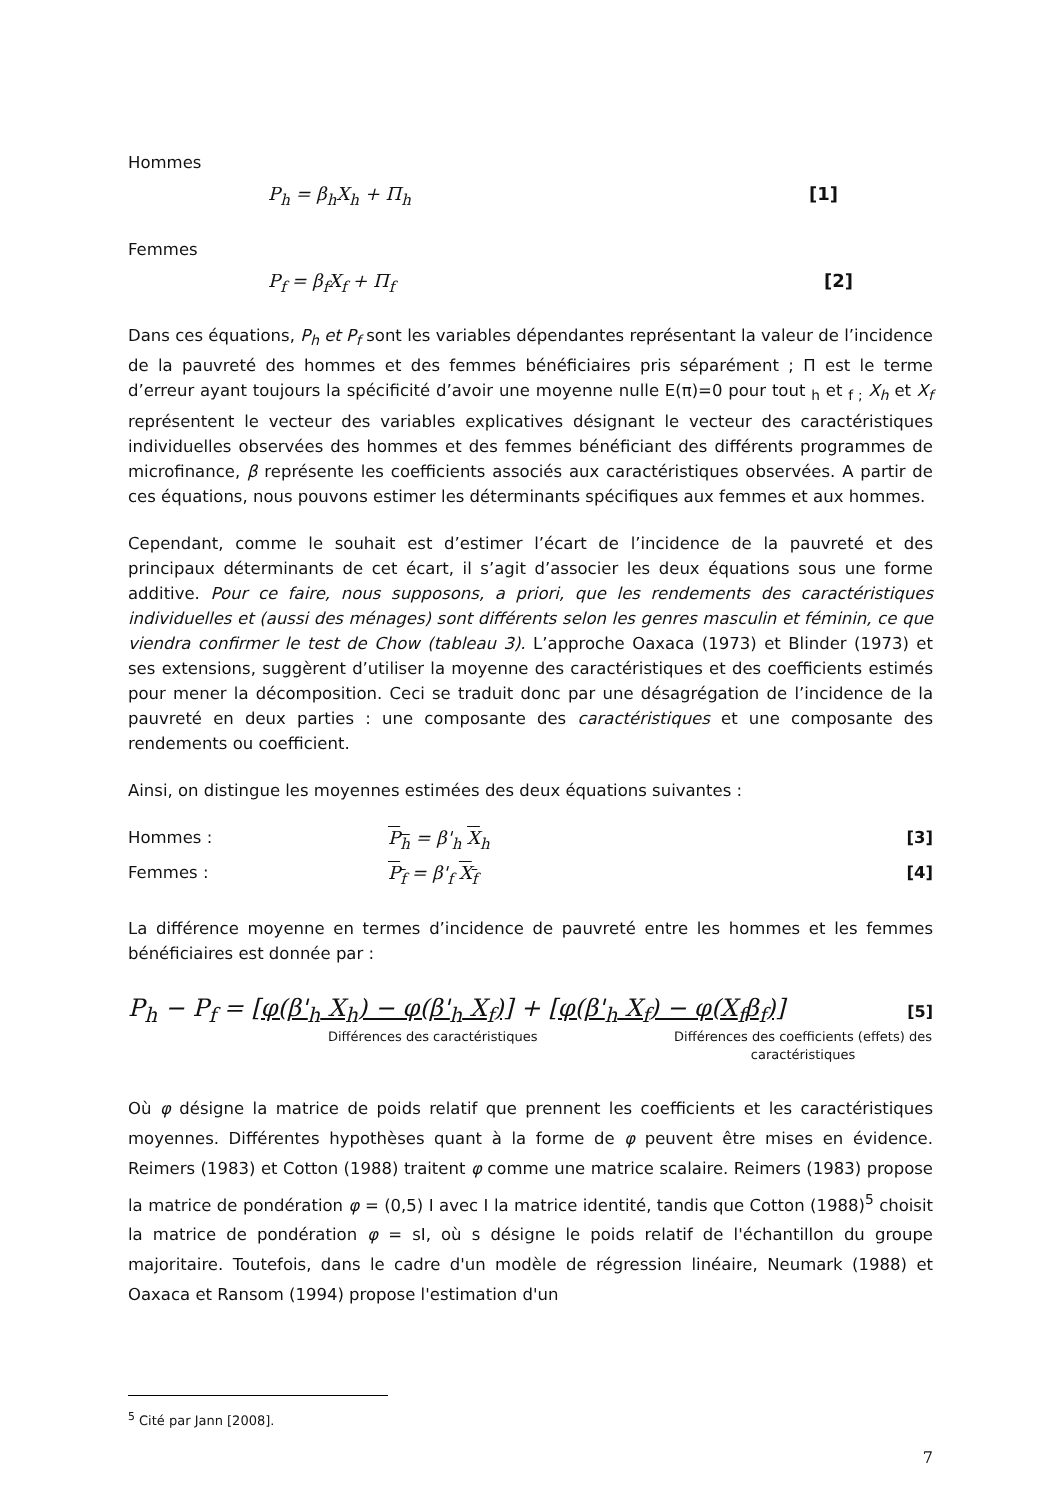Hommes
P<sub>h</sub> = β<sub>h</sub>X<sub>h</sub> + Π<sub>h</sub> [1]
Femmes
P<sub>f</sub> = β<sub>f</sub>X<sub>f</sub> + Π<sub>f</sub> [2]
Dans ces équations, P<sub>h</sub> et P<sub>f</sub> sont les variables dépendantes représentant la valeur de l’incidence de la pauvreté des hommes et des femmes bénéficiaires pris séparément ; Π est le terme d’erreur ayant toujours la spécificité d’avoir une moyenne nulle E(π)=0 pour tout <sub>h</sub> et <sub>f ;</sub> X<sub>h</sub> et X<sub>f</sub> représentent le vecteur des variables explicatives désignant le vecteur des caractéristiques individuelles observées des hommes et des femmes bénéficiant des différents programmes de microfinance, β représente les coefficients associés aux caractéristiques observées. A partir de ces équations, nous pouvons estimer les déterminants spécifiques aux femmes et aux hommes.
Cependant, comme le souhait est d’estimer l’écart de l’incidence de la pauvreté et des principaux déterminants de cet écart, il s’agit d’associer les deux équations sous une forme additive. Pour ce faire, nous supposons, a priori, que les rendements des caractéristiques individuelles et (aussi des ménages) sont différents selon les genres masculin et féminin, ce que viendra confirmer le test de Chow (tableau 3). L’approche Oaxaca (1973) et Blinder (1973) et ses extensions, suggèrent d’utiliser la moyenne des caractéristiques et des coefficients estimés pour mener la décomposition. Ceci se traduit donc par une désagrégation de l’incidence de la pauvreté en deux parties : une composante des caractéristiques et une composante des rendements ou coefficient.
Ainsi, on distingue les moyennes estimées des deux équations suivantes :
Hommes : P<sub>h</sub> = β'<sub>h</sub> X<sub>h</sub> [3]
Femmes : P<sub>f</sub> = β'<sub>f</sub> X<sub>f</sub> [4]
La différence moyenne en termes d’incidence de pauvreté entre les hommes et les femmes bénéficiaires est donnée par :
P<sub>h</sub> − P<sub>f</sub> = [φ(β'<sub>h</sub> X<sub>h</sub>) − φ(β'<sub>h</sub> X<sub>f</sub>)] + [φ(β'<sub>h</sub> X<sub>f</sub>) − φ(X<sub>f</sub>β<sub>f</sub>)] [5]
Différences des caractéristiques Différences des coefficients (effets) des caractéristiques
Où φ désigne la matrice de poids relatif que prennent les coefficients et les caractéristiques moyennes. Différentes hypothèses quant à la forme de φ peuvent être mises en évidence. Reimers (1983) et Cotton (1988) traitent φ comme une matrice scalaire. Reimers (1983) propose la matrice de pondération φ = (0,5) I avec I la matrice identité, tandis que Cotton (1988)<sup>5</sup> choisit la matrice de pondération φ = sI, où s désigne le poids relatif de l'échantillon du groupe majoritaire. Toutefois, dans le cadre d'un modèle de régression linéaire, Neumark (1988) et Oaxaca et Ransom (1994) propose l'estimation d'un
<sup>5</sup> Cité par Jann [2008].
7